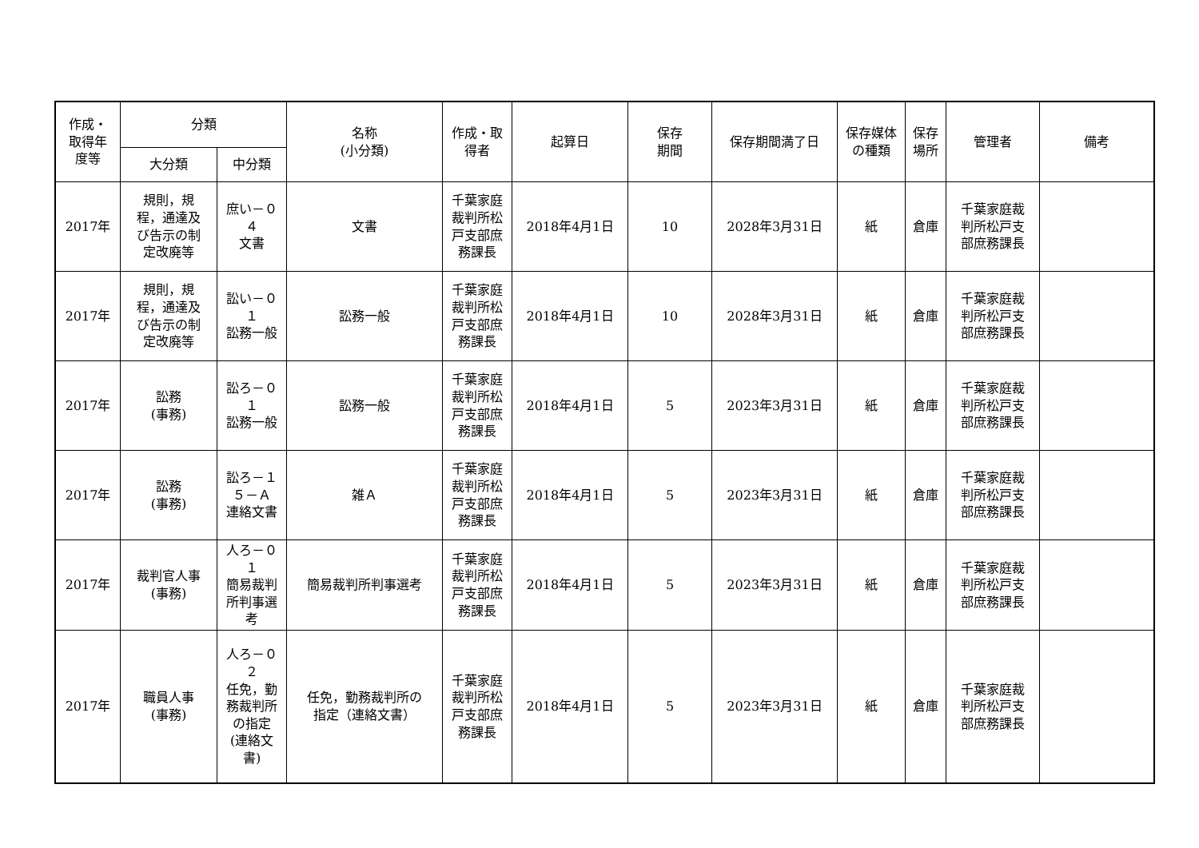| 作成・ 取得年 度等 | 分類 | | 名称 (小分類) | 作成・取 得者 | 起算日 | 保存 期間 | 保存期間満了日 | 保存媒体 の種類 | 保存 場所 | 管理者 | 備考 |
| --- | --- | --- | --- | --- | --- | --- | --- | --- | --- | --- | --- |
| | 大分類 | 中分類 | | | | | | | | | |
| 2017年 | 規則，規 程，通達及 び告示の制 定改廃等 | 庶い－０ ４ 文書 | 文書 | 千葉家庭 裁判所松 戸支部庶 務課長 | 2018年4月1日 | 10 | 2028年3月31日 | 紙 | 倉庫 | 千葉家庭裁 判所松戸支 部庶務課長 | |
| 2017年 | 規則，規 程，通達及 び告示の制 定改廃等 | 訟い－０ １ 訟務一般 | 訟務一般 | 千葉家庭 裁判所松 戸支部庶 務課長 | 2018年4月1日 | 10 | 2028年3月31日 | 紙 | 倉庫 | 千葉家庭裁 判所松戸支 部庶務課長 | |
| 2017年 | 訟務 (事務) | 訟ろ－０ １ 訟務一般 | 訟務一般 | 千葉家庭 裁判所松 戸支部庶 務課長 | 2018年4月1日 | 5 | 2023年3月31日 | 紙 | 倉庫 | 千葉家庭裁 判所松戸支 部庶務課長 | |
| 2017年 | 訟務 (事務) | 訟ろ－１ ５－Ａ 連絡文書 | 雑Ａ | 千葉家庭 裁判所松 戸支部庶 務課長 | 2018年4月1日 | 5 | 2023年3月31日 | 紙 | 倉庫 | 千葉家庭裁 判所松戸支 部庶務課長 | |
| 2017年 | 裁判官人事 (事務) | 人ろ－０ １ 簡易裁判 所判事選 考 | 簡易裁判所判事選考 | 千葉家庭 裁判所松 戸支部庶 務課長 | 2018年4月1日 | 5 | 2023年3月31日 | 紙 | 倉庫 | 千葉家庭裁 判所松戸支 部庶務課長 | |
| 2017年 | 職員人事 (事務) | 人ろ－０ ２ 任免，勤 務裁判所 の指定 (連絡文 書) | 任免，勤務裁判所の 指定（連絡文書） | 千葉家庭 裁判所松 戸支部庶 務課長 | 2018年4月1日 | 5 | 2023年3月31日 | 紙 | 倉庫 | 千葉家庭裁 判所松戸支 部庶務課長 | |